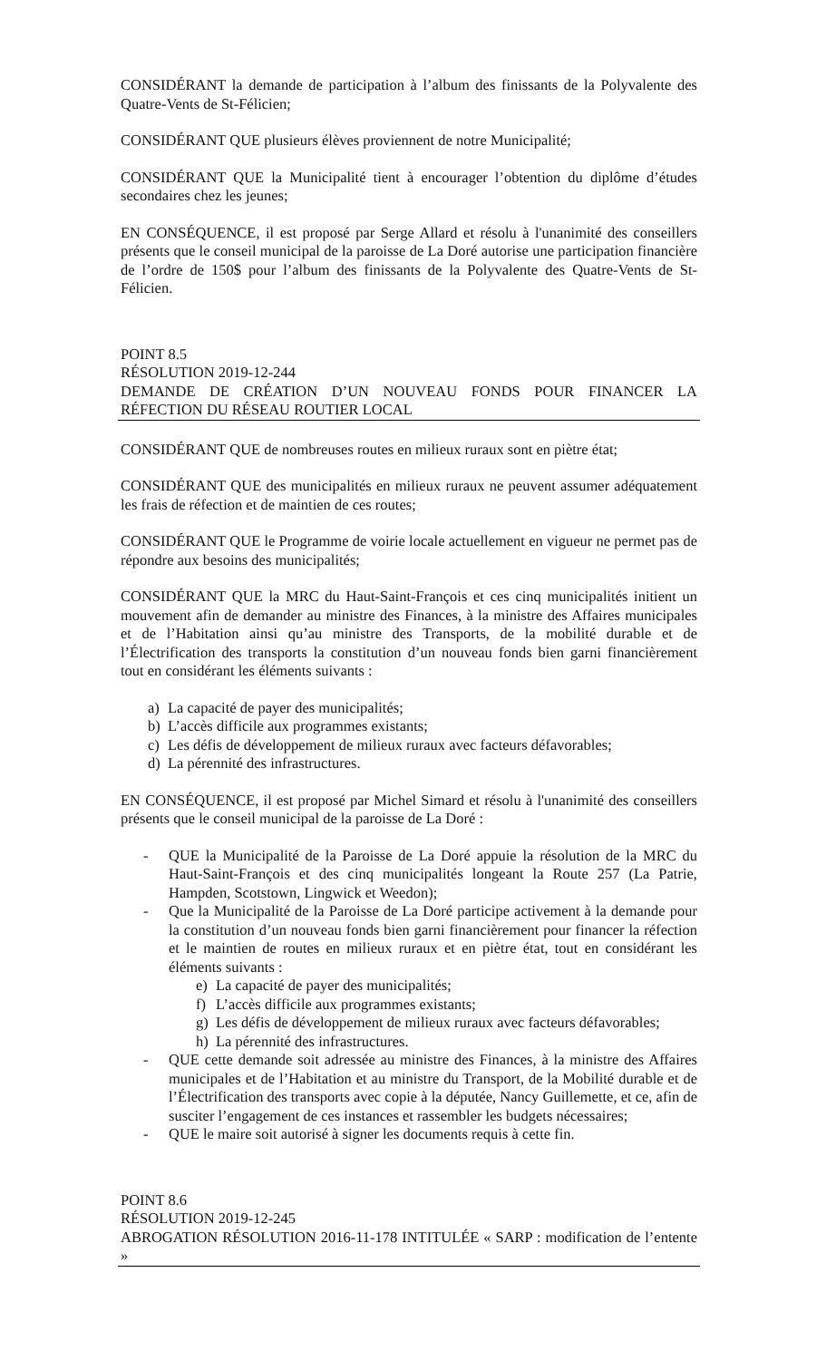CONSIDÉRANT la demande de participation à l’album des finissants de la Polyvalente des Quatre-Vents de St-Félicien;
CONSIDÉRANT QUE plusieurs élèves proviennent de notre Municipalité;
CONSIDÉRANT QUE la Municipalité tient à encourager l’obtention du diplôme d’études secondaires chez les jeunes;
EN CONSÉQUENCE, il est proposé par Serge Allard et résolu à l'unanimité des conseillers présents que le conseil municipal de la paroisse de La Doré autorise une participation financière de l’ordre de 150$ pour l’album des finissants de la Polyvalente des Quatre-Vents de St-Félicien.
POINT 8.5
RÉSOLUTION 2019-12-244
DEMANDE DE CRÉATION D’UN NOUVEAU FONDS POUR FINANCER LA RÉFECTION DU RÉSEAU ROUTIER LOCAL
CONSIDÉRANT QUE de nombreuses routes en milieux ruraux sont en piètre état;
CONSIDÉRANT QUE des municipalités en milieux ruraux ne peuvent assumer adéquatement les frais de réfection et de maintien de ces routes;
CONSIDÉRANT QUE le Programme de voirie locale actuellement en vigueur ne permet pas de répondre aux besoins des municipalités;
CONSIDÉRANT QUE la MRC du Haut-Saint-François et ces cinq municipalités initient un mouvement afin de demander au ministre des Finances, à la ministre des Affaires municipales et de l’Habitation ainsi qu’au ministre des Transports, de la mobilité durable et de l’Électrification des transports la constitution d’un nouveau fonds bien garni financièrement tout en considérant les éléments suivants :
a) La capacité de payer des municipalités;
b) L’accès difficile aux programmes existants;
c) Les défis de développement de milieux ruraux avec facteurs défavorables;
d) La pérennité des infrastructures.
EN CONSÉQUENCE, il est proposé par Michel Simard et résolu à l'unanimité des conseillers présents que le conseil municipal de la paroisse de La Doré :
- QUE la Municipalité de la Paroisse de La Doré appuie la résolution de la MRC du Haut-Saint-François et des cinq municipalités longeant la Route 257 (La Patrie, Hampden, Scotstown, Lingwick et Weedon);
- Que la Municipalité de la Paroisse de La Doré participe activement à la demande pour la constitution d’un nouveau fonds bien garni financièrement pour financer la réfection et le maintien de routes en milieux ruraux et en piètre état, tout en considérant les éléments suivants :
e) La capacité de payer des municipalités;
f) L’accès difficile aux programmes existants;
g) Les défis de développement de milieux ruraux avec facteurs défavorables;
h) La pérennité des infrastructures.
- QUE cette demande soit adressée au ministre des Finances, à la ministre des Affaires municipales et de l’Habitation et au ministre du Transport, de la Mobilité durable et de l’Électrification des transports avec copie à la députée, Nancy Guillemette, et ce, afin de susciter l’engagement de ces instances et rassembler les budgets nécessaires;
- QUE le maire soit autorisé à signer les documents requis à cette fin.
POINT 8.6
RÉSOLUTION 2019-12-245
ABROGATION RÉSOLUTION 2016-11-178 INTITULÉE « SARP : modification de l’entente »